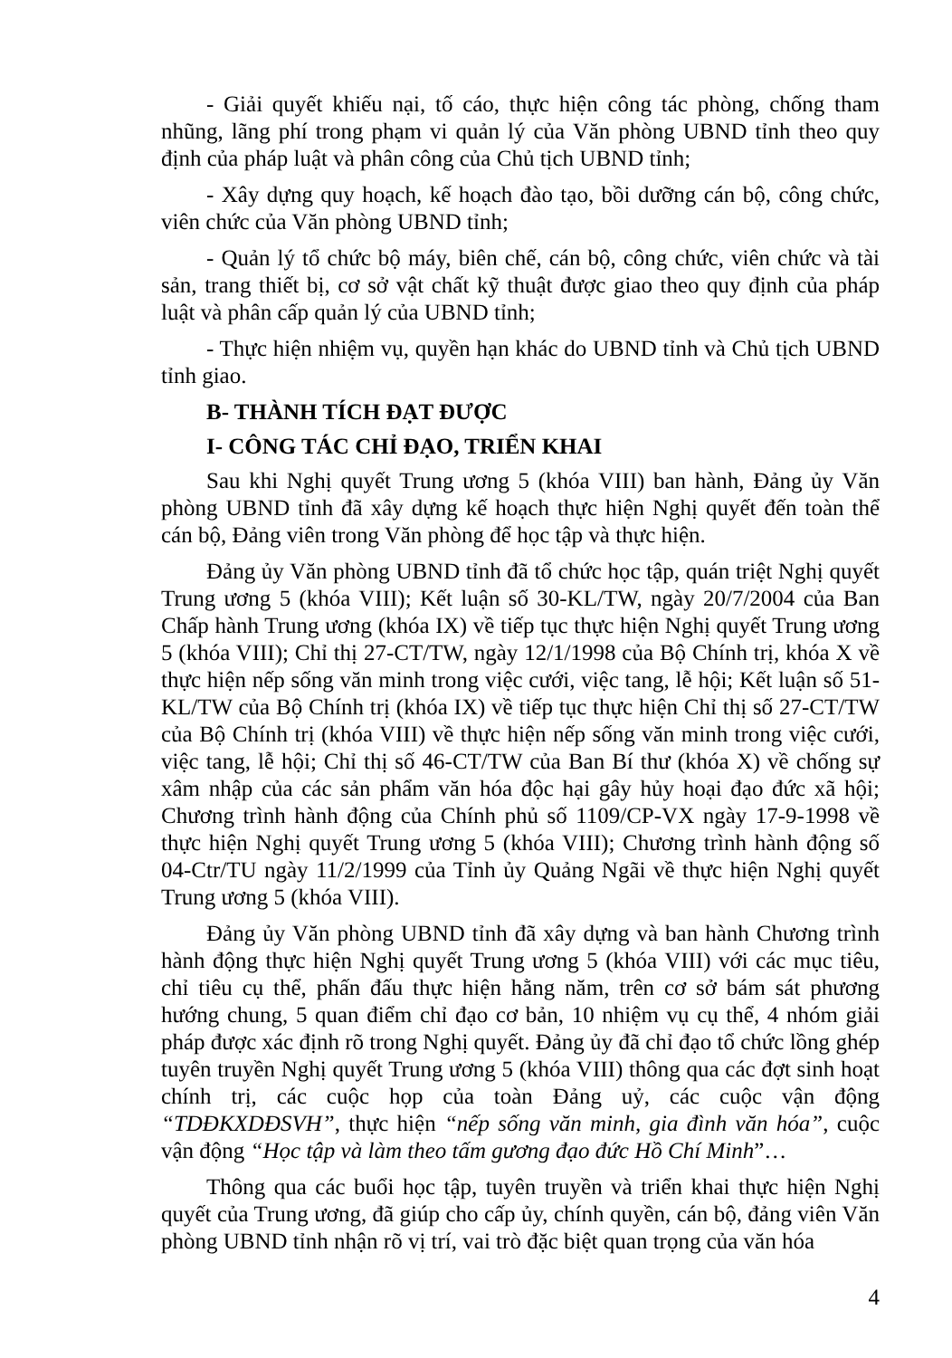- Giải quyết khiếu nại, tố cáo, thực hiện công tác phòng, chống tham nhũng, lãng phí trong phạm vi quản lý của Văn phòng UBND tỉnh theo quy định của pháp luật và phân công của Chủ tịch UBND tỉnh;
- Xây dựng quy hoạch, kế hoạch đào tạo, bồi dưỡng cán bộ, công chức, viên chức của Văn phòng UBND tỉnh;
- Quản lý tổ chức bộ máy, biên chế, cán bộ, công chức, viên chức và tài sản, trang thiết bị, cơ sở vật chất kỹ thuật được giao theo quy định của pháp luật và phân cấp quản lý của UBND tỉnh;
- Thực hiện nhiệm vụ, quyền hạn khác do UBND tỉnh và Chủ tịch UBND tỉnh giao.
B- THÀNH TÍCH ĐẠT ĐƯỢC
I- CÔNG TÁC CHỈ ĐẠO, TRIỂN KHAI
Sau khi Nghị quyết Trung ương 5 (khóa VIII) ban hành, Đảng ủy Văn phòng UBND tỉnh đã xây dựng kế hoạch thực hiện Nghị quyết đến toàn thể cán bộ, Đảng viên trong Văn phòng để học tập và thực hiện.
Đảng ủy Văn phòng UBND tỉnh đã tổ chức học tập, quán triệt Nghị quyết Trung ương 5 (khóa VIII); Kết luận số 30-KL/TW, ngày 20/7/2004 của Ban Chấp hành Trung ương (khóa IX) về tiếp tục thực hiện Nghị quyết Trung ương 5 (khóa VIII); Chỉ thị 27-CT/TW, ngày 12/1/1998 của Bộ Chính trị, khóa X về thực hiện nếp sống văn minh trong việc cưới, việc tang, lễ hội; Kết luận số 51-KL/TW của Bộ Chính trị (khóa IX) về tiếp tục thực hiện Chỉ thị số 27-CT/TW của Bộ Chính trị (khóa VIII) về thực hiện nếp sống văn minh trong việc cưới, việc tang, lễ hội; Chỉ thị số 46-CT/TW của Ban Bí thư (khóa X) về chống sự xâm nhập của các sản phẩm văn hóa độc hại gây hủy hoại đạo đức xã hội; Chương trình hành động của Chính phủ số 1109/CP-VX ngày 17-9-1998 về thực hiện Nghị quyết Trung ương 5 (khóa VIII); Chương trình hành động số 04-Ctr/TU ngày 11/2/1999 của Tỉnh ủy Quảng Ngãi về thực hiện Nghị quyết Trung ương 5 (khóa VIII).
Đảng ủy Văn phòng UBND tỉnh đã xây dựng và ban hành Chương trình hành động thực hiện Nghị quyết Trung ương 5 (khóa VIII) với các mục tiêu, chỉ tiêu cụ thể, phấn đấu thực hiện hằng năm, trên cơ sở bám sát phương hướng chung, 5 quan điểm chỉ đạo cơ bản, 10 nhiệm vụ cụ thể, 4 nhóm giải pháp được xác định rõ trong Nghị quyết. Đảng ủy đã chỉ đạo tổ chức lồng ghép tuyên truyền Nghị quyết Trung ương 5 (khóa VIII) thông qua các đợt sinh hoạt chính trị, các cuộc họp của toàn Đảng uỷ, các cuộc vận động “TDĐKXDĐSVH”, thực hiện “nếp sống văn minh, gia đình văn hóa”, cuộc vận động “Học tập và làm theo tấm gương đạo đức Hồ Chí Minh”…
Thông qua các buổi học tập, tuyên truyền và triển khai thực hiện Nghị quyết của Trung ương, đã giúp cho cấp ủy, chính quyền, cán bộ, đảng viên Văn phòng UBND tỉnh nhận rõ vị trí, vai trò đặc biệt quan trọng của văn hóa
4